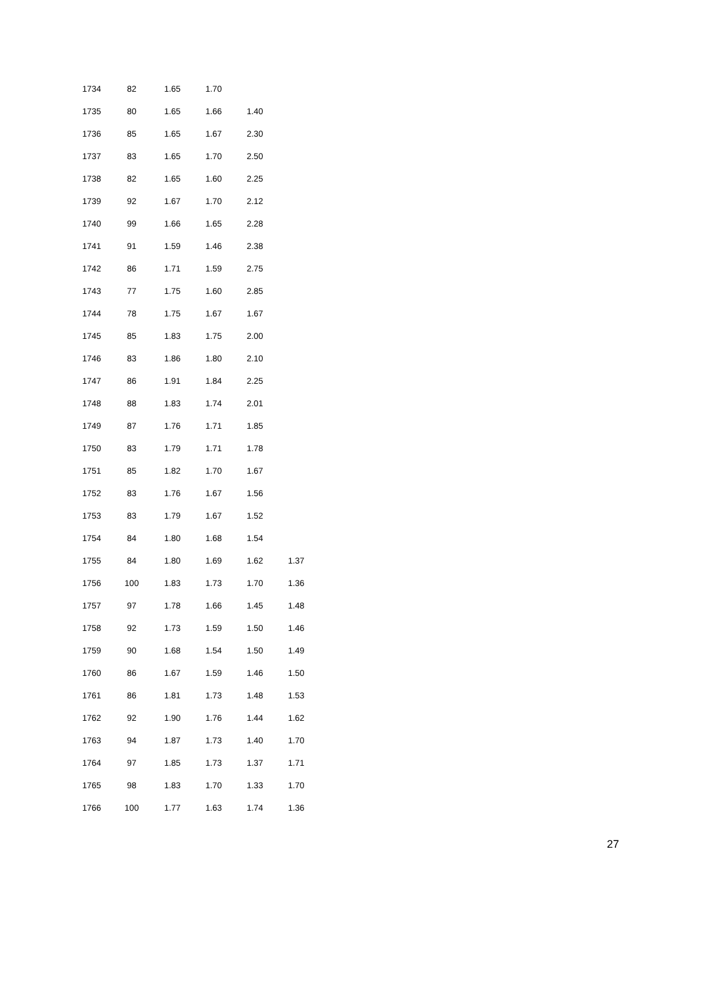| 1734 | 82 | 1.65 | 1.70 | | |
| 1735 | 80 | 1.65 | 1.66 | 1.40 | |
| 1736 | 85 | 1.65 | 1.67 | 2.30 | |
| 1737 | 83 | 1.65 | 1.70 | 2.50 | |
| 1738 | 82 | 1.65 | 1.60 | 2.25 | |
| 1739 | 92 | 1.67 | 1.70 | 2.12 | |
| 1740 | 99 | 1.66 | 1.65 | 2.28 | |
| 1741 | 91 | 1.59 | 1.46 | 2.38 | |
| 1742 | 86 | 1.71 | 1.59 | 2.75 | |
| 1743 | 77 | 1.75 | 1.60 | 2.85 | |
| 1744 | 78 | 1.75 | 1.67 | 1.67 | |
| 1745 | 85 | 1.83 | 1.75 | 2.00 | |
| 1746 | 83 | 1.86 | 1.80 | 2.10 | |
| 1747 | 86 | 1.91 | 1.84 | 2.25 | |
| 1748 | 88 | 1.83 | 1.74 | 2.01 | |
| 1749 | 87 | 1.76 | 1.71 | 1.85 | |
| 1750 | 83 | 1.79 | 1.71 | 1.78 | |
| 1751 | 85 | 1.82 | 1.70 | 1.67 | |
| 1752 | 83 | 1.76 | 1.67 | 1.56 | |
| 1753 | 83 | 1.79 | 1.67 | 1.52 | |
| 1754 | 84 | 1.80 | 1.68 | 1.54 | |
| 1755 | 84 | 1.80 | 1.69 | 1.62 | 1.37 |
| 1756 | 100 | 1.83 | 1.73 | 1.70 | 1.36 |
| 1757 | 97 | 1.78 | 1.66 | 1.45 | 1.48 |
| 1758 | 92 | 1.73 | 1.59 | 1.50 | 1.46 |
| 1759 | 90 | 1.68 | 1.54 | 1.50 | 1.49 |
| 1760 | 86 | 1.67 | 1.59 | 1.46 | 1.50 |
| 1761 | 86 | 1.81 | 1.73 | 1.48 | 1.53 |
| 1762 | 92 | 1.90 | 1.76 | 1.44 | 1.62 |
| 1763 | 94 | 1.87 | 1.73 | 1.40 | 1.70 |
| 1764 | 97 | 1.85 | 1.73 | 1.37 | 1.71 |
| 1765 | 98 | 1.83 | 1.70 | 1.33 | 1.70 |
| 1766 | 100 | 1.77 | 1.63 | 1.74 | 1.36 |
27